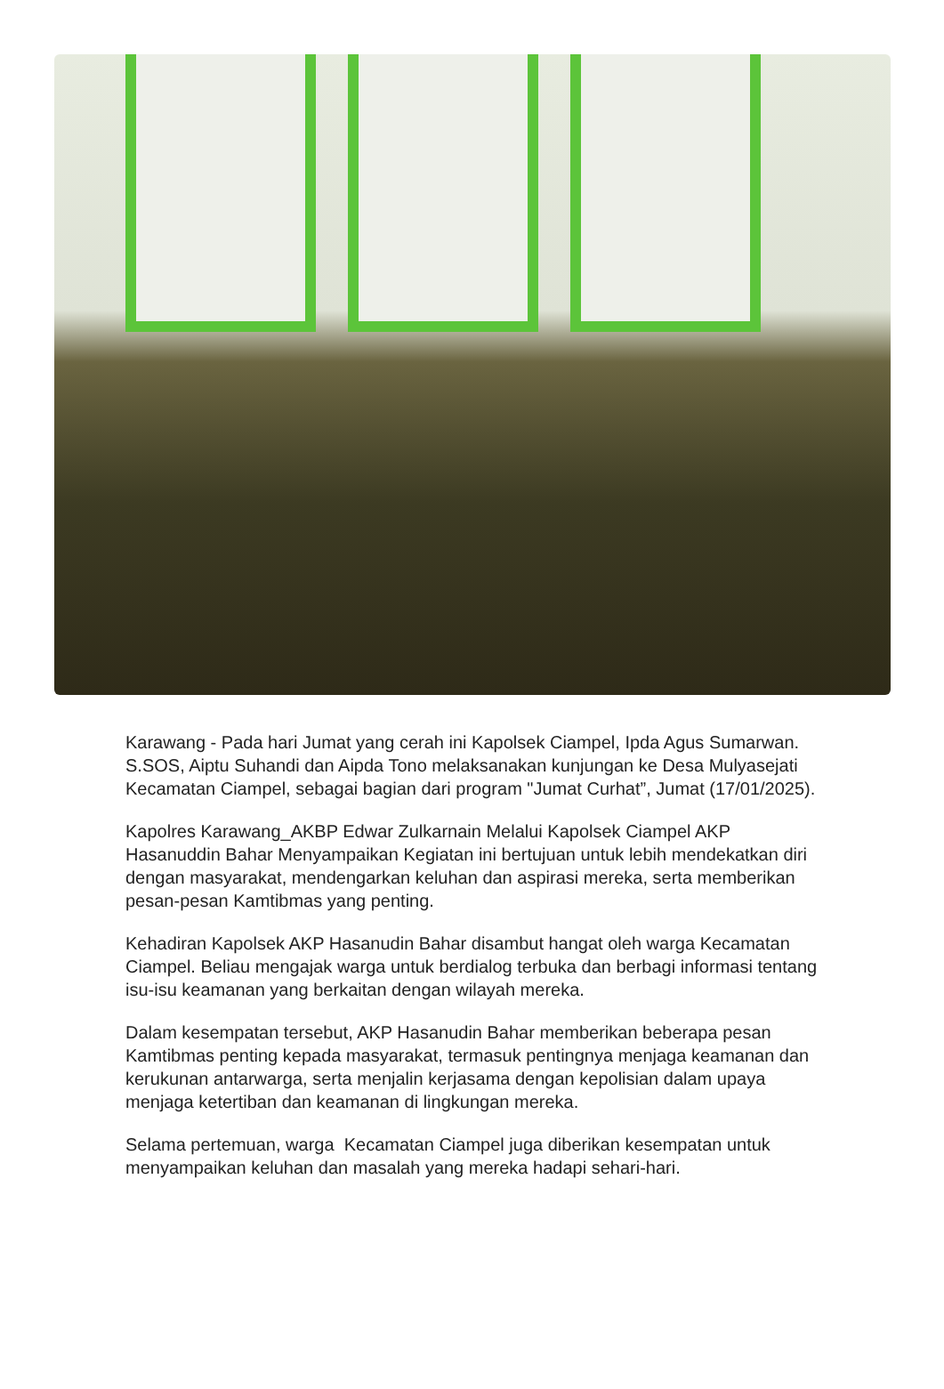Karawang - Pada hari Jumat yang cerah ini Kapolsek Ciampel, Ipda Agus Sumarwan. S.SOS, Aiptu Suhandi dan Aipda Tono melaksanakan kunjungan ke Desa Mulyasejati Kecamatan Ciampel, sebagai bagian dari program "Jumat Curhat”, Jumat (17/01/2025).
Kapolres Karawang_AKBP Edwar Zulkarnain Melalui Kapolsek Ciampel AKP Hasanuddin Bahar Menyampaikan Kegiatan ini bertujuan untuk lebih mendekatkan diri dengan masyarakat, mendengarkan keluhan dan aspirasi mereka, serta memberikan pesan-pesan Kamtibmas yang penting.
Kehadiran Kapolsek AKP Hasanudin Bahar disambut hangat oleh warga Kecamatan Ciampel. Beliau mengajak warga untuk berdialog terbuka dan berbagi informasi tentang isu-isu keamanan yang berkaitan dengan wilayah mereka.
Dalam kesempatan tersebut, AKP Hasanudin Bahar memberikan beberapa pesan Kamtibmas penting kepada masyarakat, termasuk pentingnya menjaga keamanan dan kerukunan antarwarga, serta menjalin kerjasama dengan kepolisian dalam upaya menjaga ketertiban dan keamanan di lingkungan mereka.
Selama pertemuan, warga Kecamatan Ciampel juga diberikan kesempatan untuk menyampaikan keluhan dan masalah yang mereka hadapi sehari-hari.